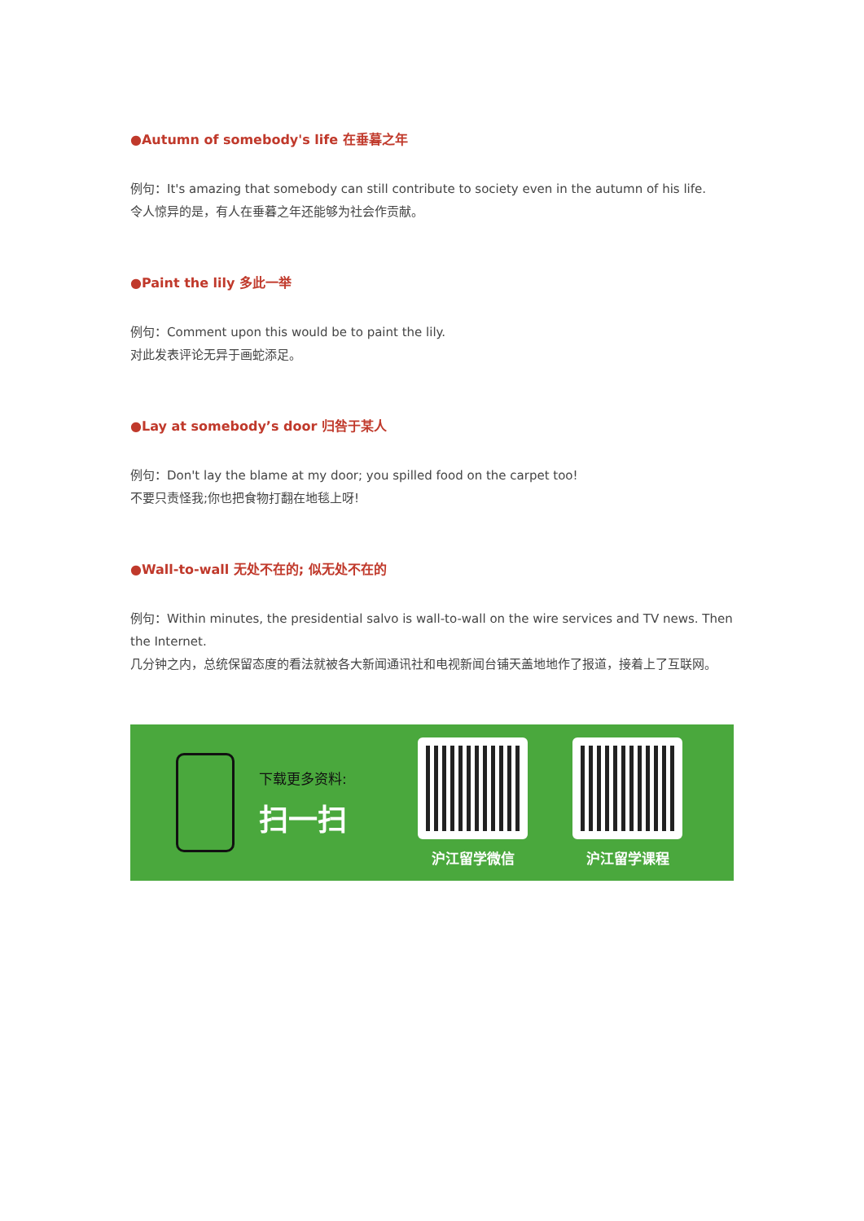●Autumn of somebody's life 在垂暮之年
例句：It's amazing that somebody can still contribute to society even in the autumn of his life.
令人惊异的是，有人在垂暮之年还能够为社会作贡献。
●Paint the lily 多此一举
例句：Comment upon this would be to paint the lily.
对此发表评论无异于画蛇添足。
●Lay at somebody’s door 归咎于某人
例句：Don't lay the blame at my door; you spilled food on the carpet too!
不要只责怪我;你也把食物打翻在地毯上呀!
●Wall-to-wall 无处不在的; 似无处不在的
例句：Within minutes, the presidential salvo is wall-to-wall on the wire services and TV news. Then the Internet.
几分钟之内，总统保留态度的看法就被各大新闻通讯社和电视新闻台铺天盖地地作了报道，接着上了互联网。
下载更多资料:
扫一扫
沪江留学微信 沪江留学课程